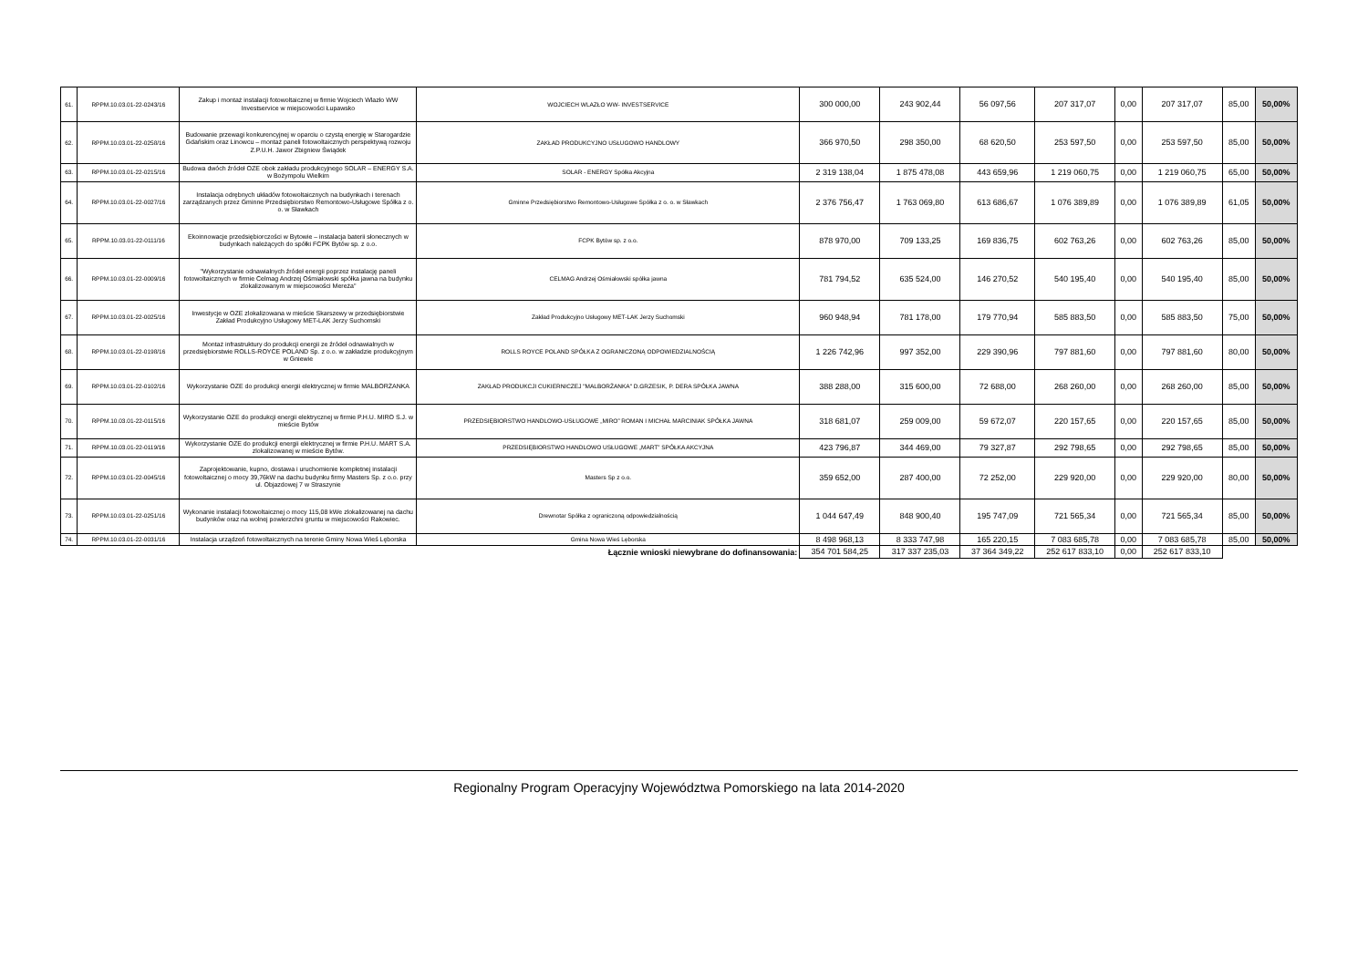| 61. | RPPM.10.03.01-22-0243/16 | Zakup i montaż instalacji fotowoltaicznej w firmie Wojciech Wlazło WW Investservice w miejscowości Łupawsko | WOJCIECH WLAZŁO WW- INVESTSERVICE | 300 000,00 | 243 902,44 | 56 097,56 | 207 317,07 | 0,00 | 207 317,07 | 85,00 | 50,00% |
| 62. | RPPM.10.03.01-22-0258/16 | Budowanie przewagi konkurencyjnej w oparciu o czystą energię w Starogardzie Gdańskim oraz Linowcu – montaż paneli fotowoltaicznych perspektywą rozwoju Z.P.U.H. Jawor Zbigniew Świądek | ZAKŁAD PRODUKCYJNO USŁUGOWO HANDLOWY | 366 970,50 | 298 350,00 | 68 620,50 | 253 597,50 | 0,00 | 253 597,50 | 85,00 | 50,00% |
| 63. | RPPM.10.03.01-22-0215/16 | Budowa dwóch źródeł OZE obok zakładu produkcyjnego SOLAR – ENERGY S.A. w Bożympolu Wielkim | SOLAR - ENERGY Spółka Akcyjna | 2 319 138,04 | 1 875 478,08 | 443 659,96 | 1 219 060,75 | 0,00 | 1 219 060,75 | 65,00 | 50,00% |
| 64. | RPPM.10.03.01-22-0027/16 | Instalacja odrębnych układów fotowoltaicznych na budynkach i terenach zarządzanych przez Gminne Przedsiębiorstwo Remontowo-Usługowe Spółka z o. o. w Sławkach | Gminne Przedsiębiorstwo Remontowo-Usługowe Spółka z o. o. w Sławkach | 2 376 756,47 | 1 763 069,80 | 613 686,67 | 1 076 389,89 | 0,00 | 1 076 389,89 | 61,05 | 50,00% |
| 65. | RPPM.10.03.01-22-0111/16 | Ekoinnowacje przedsiębiorczości w Bytowie – instalacja baterii słonecznych w budynkach należących do spółki FCPK Bytów sp. z o.o. | FCPK Bytów sp. z o.o. | 878 970,00 | 709 133,25 | 169 836,75 | 602 763,26 | 0,00 | 602 763,26 | 85,00 | 50,00% |
| 66. | RPPM.10.03.01-22-0009/16 | "Wykorzystanie odnawialnych źródeł energii poprzez instalację paneli fotowoltaicznych w firmie Celmag Andrzej Ośmiałowski spółka jawna na budynku zlokalizowanym w miejscowości Mereża" | CELMAG Andrzej Ośmiałowski spółka jawna | 781 794,52 | 635 524,00 | 146 270,52 | 540 195,40 | 0,00 | 540 195,40 | 85,00 | 50,00% |
| 67. | RPPM.10.03.01-22-0025/16 | Inwestycje w OZE zlokalizowana w mieście Skarszewy w przedsiębiorstwie Zakład Produkcyjno Usługowy MET-LAK Jerzy Suchomski | Zakład Produkcyjno Usługowy MET-LAK Jerzy Suchomski | 960 948,94 | 781 178,00 | 179 770,94 | 585 883,50 | 0,00 | 585 883,50 | 75,00 | 50,00% |
| 68. | RPPM.10.03.01-22-0198/16 | Montaż infrastruktury do produkcji energii ze źródeł odnawialnych w przedsiębiorstwie ROLLS-ROYCE POLAND Sp. z o.o. w zakładzie produkcyjnym w Gniewie | ROLLS ROYCE POLAND SPÓŁKA Z OGRANICZONĄ ODPOWIEDZIALNOŚCIĄ | 1 226 742,96 | 997 352,00 | 229 390,96 | 797 881,60 | 0,00 | 797 881,60 | 80,00 | 50,00% |
| 69. | RPPM.10.03.01-22-0102/16 | Wykorzystanie OZE do produkcji energii elektrycznej w firmie MALBORŻANKA | ZAKŁAD PRODUKCJI CUKIERNICZEJ "MALBORŻANKA" D.GRZESIK, P. DERA SPÓŁKA JAWNA | 388 288,00 | 315 600,00 | 72 688,00 | 268 260,00 | 0,00 | 268 260,00 | 85,00 | 50,00% |
| 70. | RPPM.10.03.01-22-0115/16 | Wykorzystanie OZE do produkcji energii elektrycznej w firmie P.H.U. MIRO S.J. w mieście Bytów | PRZEDSIĘBIORSTWO HANDLOWO-USŁUGOWE „MIRO” ROMAN I MICHAŁ MARCINIAK SPÓŁKA JAWNA | 318 681,07 | 259 009,00 | 59 672,07 | 220 157,65 | 0,00 | 220 157,65 | 85,00 | 50,00% |
| 71. | RPPM.10.03.01-22-0119/16 | Wykorzystanie OZE do produkcji energii elektrycznej w firmie P.H.U. MART S.A. zlokalizowanej w mieście Bytów. | PRZEDSIĘBIORSTWO HANDLOWO USŁUGOWE „MART” SPÓŁKA AKCYJNA | 423 796,87 | 344 469,00 | 79 327,87 | 292 798,65 | 0,00 | 292 798,65 | 85,00 | 50,00% |
| 72. | RPPM.10.03.01-22-0045/16 | Zaprojektowanie, kupno, dostawa i uruchomienie kompletnej instalacji fotowoltaicznej o mocy 39,76kW na dachu budynku firmy Masters Sp. z o.o. przy ul. Objazdowej 7 w Straszynie | Masters Sp z o.o. | 359 652,00 | 287 400,00 | 72 252,00 | 229 920,00 | 0,00 | 229 920,00 | 80,00 | 50,00% |
| 73. | RPPM.10.03.01-22-0251/16 | Wykonanie instalacji fotowoltaicznej o mocy 115,08 kWe zlokalizowanej na dachu budynków oraz na wolnej powierzchni gruntu w miejscowości Rakowiec. | Drewnotar Spółka z ograniczoną odpowiedzialnością | 1 044 647,49 | 848 900,40 | 195 747,09 | 721 565,34 | 0,00 | 721 565,34 | 85,00 | 50,00% |
| 74. | RPPM.10.03.01-22-0031/16 | Instalacja urządzeń fotowoltaicznych na terenie Gminy Nowa Wieś Lęborska | Gmina Nowa Wieś Lęborska | 8 498 968,13 | 8 333 747,98 | 165 220,15 | 7 083 685,78 | 0,00 | 7 083 685,78 | 85,00 | 50,00% |
| Łącznie wnioski niewybrane do dofinansowania: | | | | 354 701 584,25 | 317 337 235,03 | 37 364 349,22 | 252 617 833,10 | 0,00 | 252 617 833,10 | | |
Regionalny Program Operacyjny Województwa Pomorskiego na lata 2014-2020